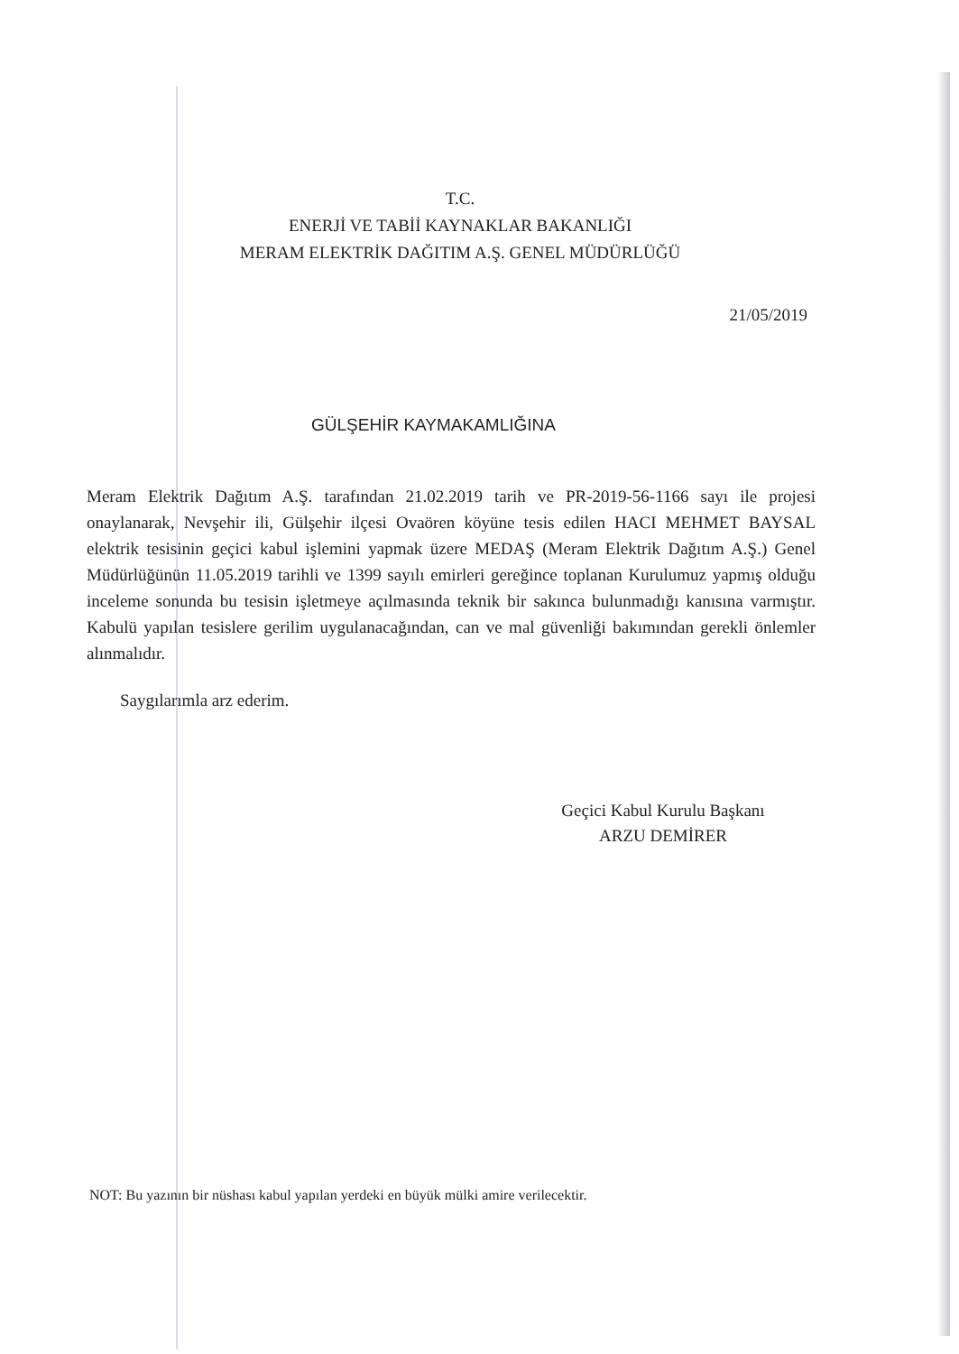T.C.
ENERJİ VE TABİİ KAYNAKLAR BAKANLIĞI
MERAM ELEKTRİK DAĞITIM A.Ş. GENEL MÜDÜRLÜĞÜ
21/05/2019
GÜLŞEHİR KAYMAKAMLIĞINA
Meram Elektrik Dağıtım A.Ş. tarafından 21.02.2019 tarih ve PR-2019-56-1166 sayı ile projesi onaylanarak, Nevşehir ili, Gülşehir ilçesi Ovaören köyüne tesis edilen HACI MEHMET BAYSAL elektrik tesisinin geçici kabul işlemini yapmak üzere MEDAŞ (Meram Elektrik Dağıtım A.Ş.) Genel Müdürlüğünün 11.05.2019 tarihli ve 1399 sayılı emirleri gereğince toplanan Kurulumuz yapmış olduğu inceleme sonunda bu tesisin işletmeye açılmasında teknik bir sakınca bulunmadığı kanısına varmıştır. Kabulü yapılan tesislere gerilim uygulanacağından, can ve mal güvenliği bakımından gerekli önlemler alınmalıdır.
Saygılarımla arz ederim.
Geçici Kabul Kurulu Başkanı
ARZU DEMİRER
NOT: Bu yazının bir nüshası kabul yapılan yerdeki en büyük mülki amire verilecektir.